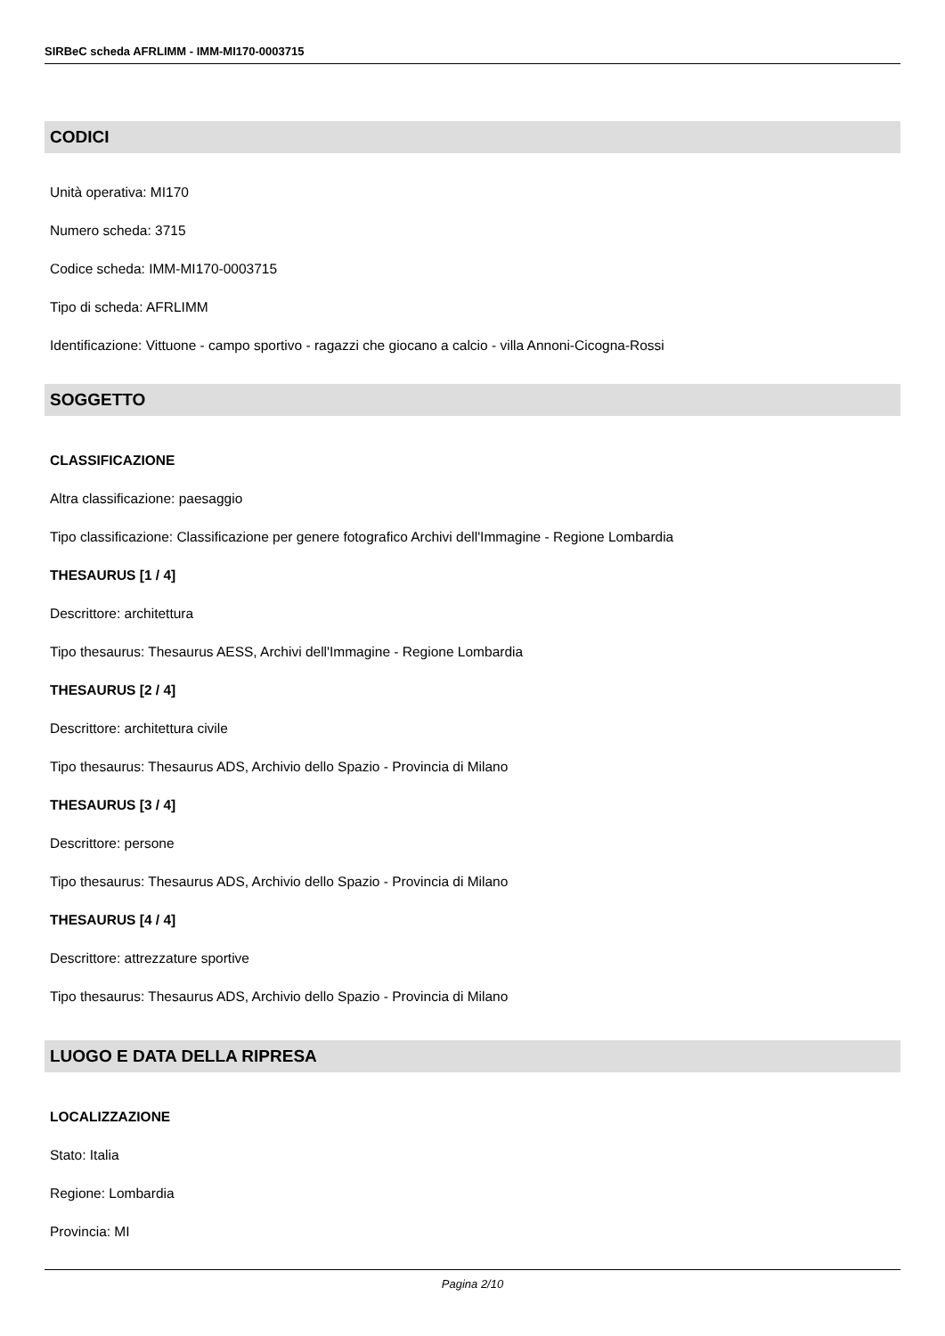SIRBeC scheda AFRLIMM - IMM-MI170-0003715
CODICI
Unità operativa: MI170
Numero scheda: 3715
Codice scheda: IMM-MI170-0003715
Tipo di scheda: AFRLIMM
Identificazione: Vittuone - campo sportivo - ragazzi che giocano a calcio - villa Annoni-Cicogna-Rossi
SOGGETTO
CLASSIFICAZIONE
Altra classificazione: paesaggio
Tipo classificazione: Classificazione per genere fotografico Archivi dell'Immagine - Regione Lombardia
THESAURUS [1 / 4]
Descrittore: architettura
Tipo thesaurus: Thesaurus AESS, Archivi dell'Immagine - Regione Lombardia
THESAURUS [2 / 4]
Descrittore: architettura civile
Tipo thesaurus: Thesaurus ADS, Archivio dello Spazio - Provincia di Milano
THESAURUS [3 / 4]
Descrittore: persone
Tipo thesaurus: Thesaurus ADS, Archivio dello Spazio - Provincia di Milano
THESAURUS [4 / 4]
Descrittore: attrezzature sportive
Tipo thesaurus: Thesaurus ADS, Archivio dello Spazio - Provincia di Milano
LUOGO E DATA DELLA RIPRESA
LOCALIZZAZIONE
Stato: Italia
Regione: Lombardia
Provincia: MI
Pagina 2/10